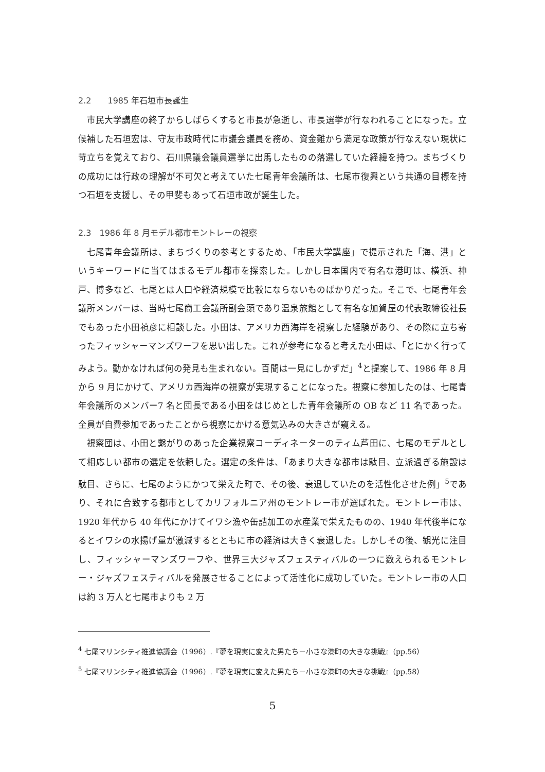2.2　　1985 年石垣市長誕生
市民大学講座の終了からしばらくすると市長が急逝し、市長選挙が行なわれることになった。立候補した石垣宏は、守友市政時代に市議会議員を務め、資金難から満足な政策が行なえない現状に苛立ちを覚えており、石川県議会議員選挙に出馬したものの落選していた経緯を持つ。まちづくりの成功には行政の理解が不可欠と考えていた七尾青年会議所は、七尾市復興という共通の目標を持つ石垣を支援し、その甲斐もあって石垣市政が誕生した。
2.3　1986 年 8 月モデル都市モントレーの視察
七尾青年会議所は、まちづくりの参考とするため、「市民大学講座」で提示された「海、港」というキーワードに当てはまるモデル都市を探索した。しかし日本国内で有名な港町は、横浜、神戸、博多など、七尾とは人口や経済規模で比較にならないものばかりだった。そこで、七尾青年会議所メンバーは、当時七尾商工会議所副会頭であり温泉旅館として有名な加賀屋の代表取締役社長でもあった小田禎彦に相談した。小田は、アメリカ西海岸を視察した経験があり、その際に立ち寄ったフィッシャーマンズワーフを思い出した。これが参考になると考えた小田は、「とにかく行ってみよう。動かなければ何の発見も生まれない。百聞は一見にしかずだ」<sup>4</sup>と提案して、1986 年 8 月から 9 月にかけて、アメリカ西海岸の視察が実現することになった。視察に参加したのは、七尾青年会議所のメンバー7 名と団長である小田をはじめとした青年会議所の OB など 11 名であった。全員が自費参加であったことから視察にかける意気込みの大きさが窺える。
視察団は、小田と繋がりのあった企業視察コーディネーターのティム芦田に、七尾のモデルとして相応しい都市の選定を依頼した。選定の条件は、「あまり大きな都市は駄目、立派過ぎる施設は駄目、さらに、七尾のようにかつて栄えた町で、その後、衰退していたのを活性化させた例」<sup>5</sup>であり、それに合致する都市としてカリフォルニア州のモントレー市が選ばれた。モントレー市は、1920 年代から 40 年代にかけてイワシ漁や缶詰加工の水産業で栄えたものの、1940 年代後半になるとイワシの水揚げ量が激減するとともに市の経済は大きく衰退した。しかしその後、観光に注目し、フィッシャーマンズワーフや、世界三大ジャズフェスティバルの一つに数えられるモントレー・ジャズフェスティバルを発展させることによって活性化に成功していた。モントレー市の人口は約 3 万人と七尾市よりも 2 万
<sup>4</sup> 七尾マリンシティ推進協議会（1996）.『夢を現実に変えた男たち－小さな港町の大きな挑戦』（pp.56）
<sup>5</sup> 七尾マリンシティ推進協議会（1996）.『夢を現実に変えた男たち－小さな港町の大きな挑戦』（pp.58）
5